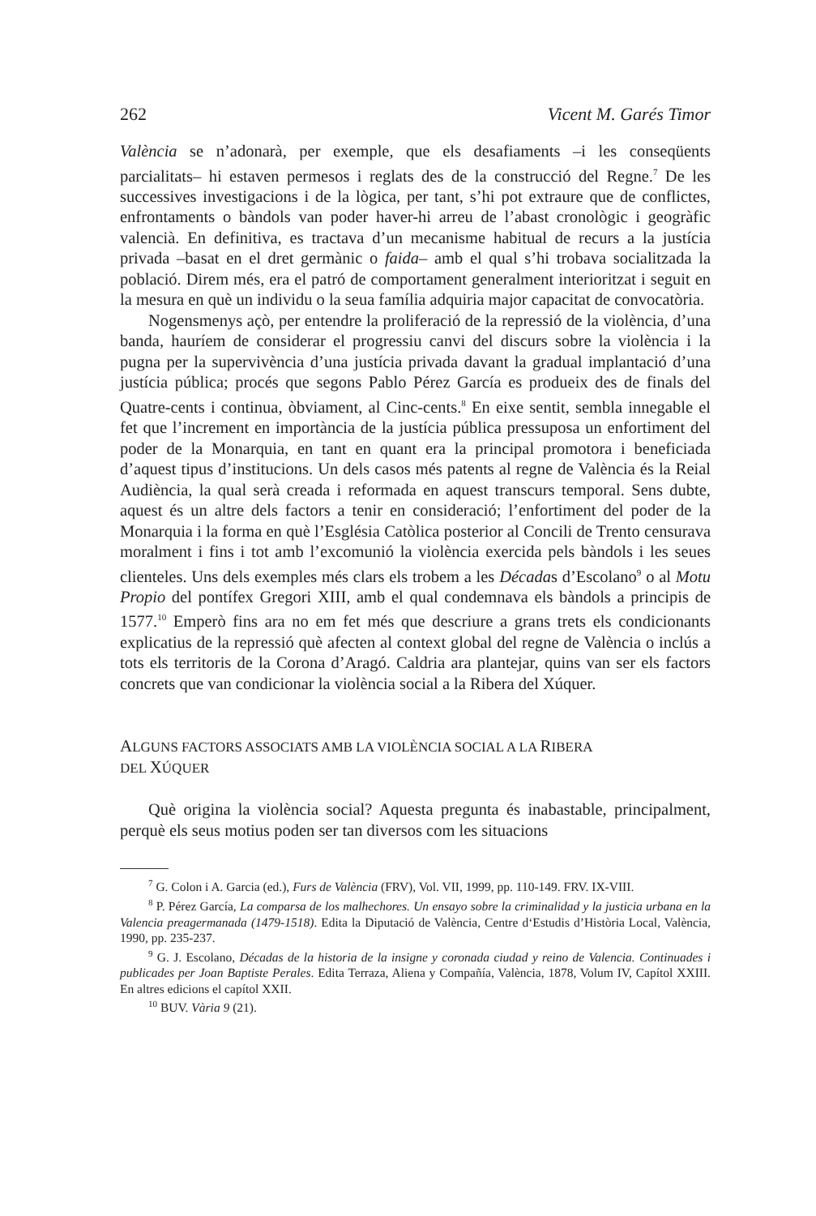262 Vicent M. Garés Timor
València se n’adonarà, per exemple, que els desafiaments –i les conseqüents parcialitats– hi estaven permesos i reglats des de la construcció del Regne.<sup>7</sup> De les successives investigacions i de la lògica, per tant, s’hi pot extraure que de conflictes, enfrontaments o bàndols van poder haver-hi arreu de l’abast cronològic i geogràfic valencià. En definitiva, es tractava d’un mecanisme habitual de recurs a la justícia privada –basat en el dret germànic o faida– amb el qual s’hi trobava socialitzada la població. Direm més, era el patró de comportament generalment interioritzat i seguit en la mesura en què un individu o la seua família adquiria major capacitat de convocatòria.
Nogensmenys açò, per entendre la proliferació de la repressió de la violència, d’una banda, hauríem de considerar el progressiu canvi del discurs sobre la violència i la pugna per la supervivència d’una justícia privada davant la gradual implantació d’una justícia pública; procés que segons Pablo Pérez García es produeix des de finals del Quatre-cents i continua, òbviament, al Cinc-cents.<sup>8</sup> En eixe sentit, sembla innegable el fet que l’increment en importància de la justícia pública pressuposa un enfortiment del poder de la Monarquia, en tant en quant era la principal promotora i beneficiada d’aquest tipus d’institucions. Un dels casos més patents al regne de València és la Reial Audiència, la qual serà creada i reformada en aquest transcurs temporal. Sens dubte, aquest és un altre dels factors a tenir en consideració; l’enfortiment del poder de la Monarquia i la forma en què l’Església Catòlica posterior al Concili de Trento censurava moralment i fins i tot amb l’excomunió la violència exercida pels bàndols i les seues clienteles. Uns dels exemples més clars els trobem a les Décadas d’Escolano<sup>9</sup> o al Motu Propio del pontífex Gregori XIII, amb el qual condemnava els bàndols a principis de 1577.<sup>10</sup> Emperò fins ara no em fet més que descriure a grans trets els condicionants explicatius de la repressió què afecten al context global del regne de València o inclús a tots els territoris de la Corona d’Aragó. Caldria ara plantejar, quins van ser els factors concrets que van condicionar la violència social a la Ribera del Xúquer.
ALGUNS FACTORS ASSOCIATS AMB LA VIOLÈNCIA SOCIAL A LA RIBERA
DEL XÚQUER
Què origina la violència social? Aquesta pregunta és inabastable, principalment, perquè els seus motius poden ser tan diversos com les situacions
<sup>7</sup> G. Colon i A. Garcia (ed.), Furs de València (FRV), Vol. VII, 1999, pp. 110-149. FRV. IX-VIII.
<sup>8</sup> P. Pérez García, La comparsa de los malhechores. Un ensayo sobre la criminalidad y la justicia urbana en la Valencia preagermanada (1479-1518). Edita la Diputació de València, Centre d‘Estudis d’Història Local, València, 1990, pp. 235-237.
<sup>9</sup> G. J. Escolano, Décadas de la historia de la insigne y coronada ciudad y reino de Valencia. Continuades i publicades per Joan Baptiste Perales. Edita Terraza, Aliena y Compañía, València, 1878, Volum IV, Capítol XXIII. En altres edicions el capítol XXII.
<sup>10</sup> BUV. Vària 9 (21).